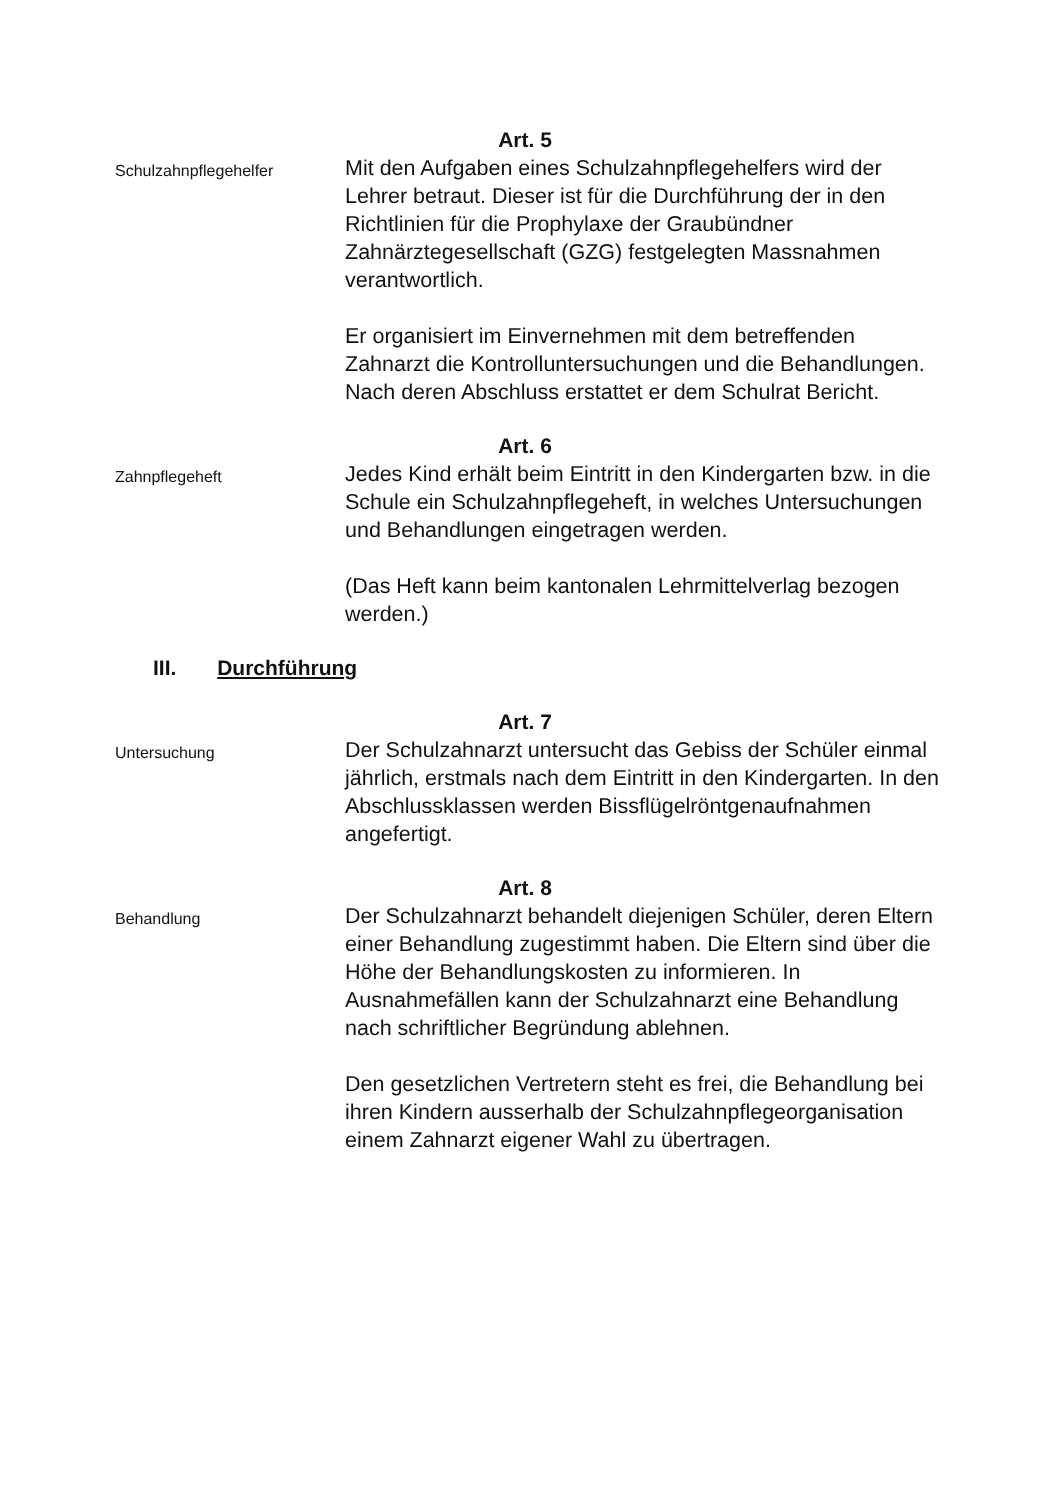Art. 5
Schulzahnpflegehelfer
Mit den Aufgaben eines Schulzahnpflegehelfers wird der Lehrer betraut. Dieser ist für die Durchführung der in den Richtlinien für die Prophylaxe der Graubündner Zahnärztegesellschaft (GZG) festgelegten Massnahmen verantwortlich.
Er organisiert im Einvernehmen mit dem betreffenden Zahnarzt die Kontrolluntersuchungen und die Behandlungen. Nach deren Abschluss erstattet er dem Schulrat Bericht.
Art. 6
Zahnpflegeheft
Jedes Kind erhält beim Eintritt in den Kindergarten bzw. in die Schule ein Schulzahnpflegeheft, in welches Untersuchungen und Behandlungen eingetragen werden.
(Das Heft kann beim kantonalen Lehrmittelverlag bezogen werden.)
III. Durchführung
Art. 7
Untersuchung
Der Schulzahnarzt untersucht das Gebiss der Schüler einmal jährlich, erstmals nach dem Eintritt in den Kindergarten. In den Abschlussklassen werden Bissflügelröntgenaufnahmen angefertigt.
Art. 8
Behandlung
Der Schulzahnarzt behandelt diejenigen Schüler, deren Eltern einer Behandlung zugestimmt haben. Die Eltern sind über die Höhe der Behandlungskosten zu informieren. In Ausnahmefällen kann der Schulzahnarzt eine Behandlung nach schriftlicher Begründung ablehnen.
Den gesetzlichen Vertretern steht es frei, die Behandlung bei ihren Kindern ausserhalb der Schulzahnpflegeorganisation einem Zahnarzt eigener Wahl zu übertragen.